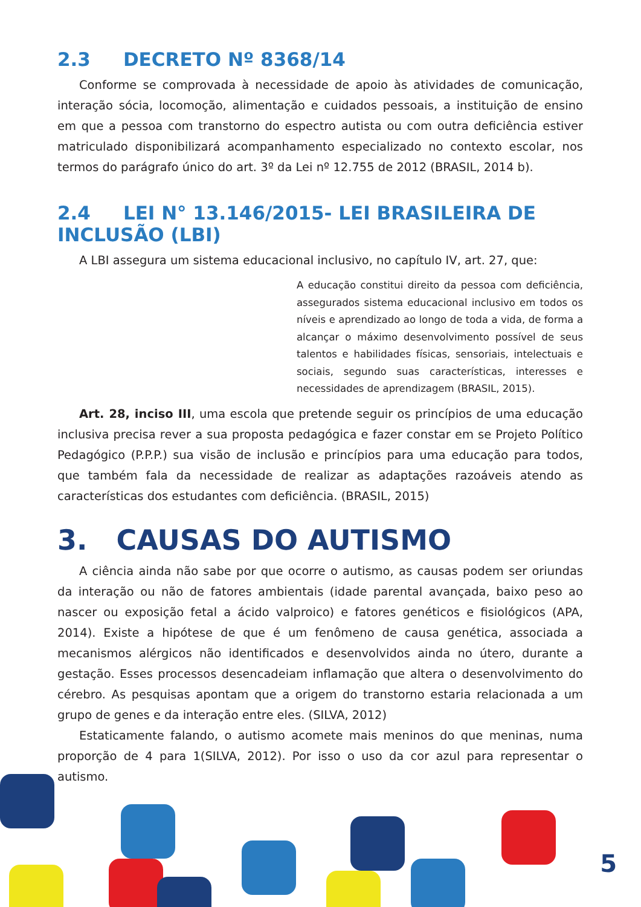2.3 DECRETO Nº 8368/14
Conforme se comprovada à necessidade de apoio às atividades de comunicação, interação sócia, locomoção, alimentação e cuidados pessoais, a instituição de ensino em que a pessoa com transtorno do espectro autista ou com outra deficiência estiver matriculado disponibilizará acompanhamento especializado no contexto escolar, nos termos do parágrafo único do art. 3º da Lei nº 12.755 de 2012 (BRASIL, 2014 b).
2.4 LEI N° 13.146/2015- LEI BRASILEIRA DE INCLUSÃO (LBI)
A LBI assegura um sistema educacional inclusivo, no capítulo IV, art. 27, que:
A educação constitui direito da pessoa com deficiência, assegurados sistema educacional inclusivo em todos os níveis e aprendizado ao longo de toda a vida, de forma a alcançar o máximo desenvolvimento possível de seus talentos e habilidades físicas, sensoriais, intelectuais e sociais, segundo suas características, interesses e necessidades de aprendizagem (BRASIL, 2015).
Art. 28, inciso III, uma escola que pretende seguir os princípios de uma educação inclusiva precisa rever a sua proposta pedagógica e fazer constar em se Projeto Político Pedagógico (P.P.P.) sua visão de inclusão e princípios para uma educação para todos, que também fala da necessidade de realizar as adaptações razoáveis atendo as características dos estudantes com deficiência. (BRASIL, 2015)
3. CAUSAS DO AUTISMO
A ciência ainda não sabe por que ocorre o autismo, as causas podem ser oriundas da interação ou não de fatores ambientais (idade parental avançada, baixo peso ao nascer ou exposição fetal a ácido valproico) e fatores genéticos e fisiológicos (APA, 2014). Existe a hipótese de que é um fenômeno de causa genética, associada a mecanismos alérgicos não identificados e desenvolvidos ainda no útero, durante a gestação. Esses processos desencadeiam inflamação que altera o desenvolvimento do cérebro. As pesquisas apontam que a origem do transtorno estaria relacionada a um grupo de genes e da interação entre eles. (SILVA, 2012)
Estaticamente falando, o autismo acomete mais meninos do que meninas, numa proporção de 4 para 1(SILVA, 2012). Por isso o uso da cor azul para representar o autismo.
5